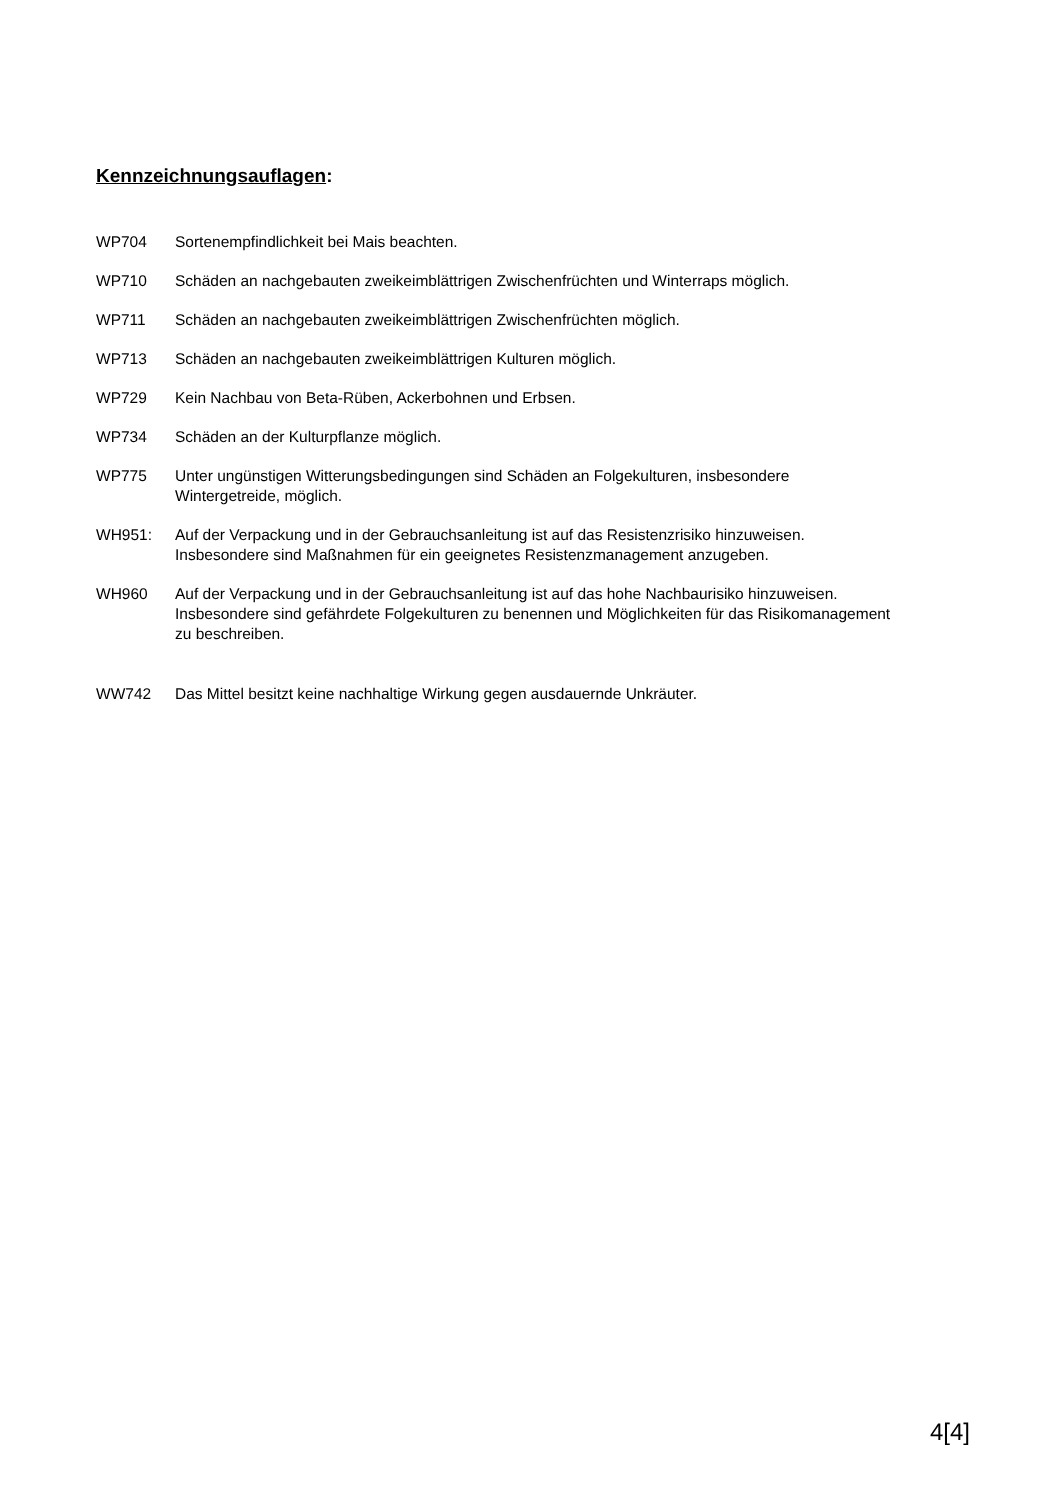Kennzeichnungsauflagen:
WP704 Sortenempfindlichkeit bei Mais beachten.
WP710 Schäden an nachgebauten zweikeimblättrigen Zwischenfrüchten und Winterraps möglich.
WP711 Schäden an nachgebauten zweikeimblättrigen Zwischenfrüchten möglich.
WP713 Schäden an nachgebauten zweikeimblättrigen Kulturen möglich.
WP729 Kein Nachbau von Beta-Rüben, Ackerbohnen und Erbsen.
WP734 Schäden an der Kulturpflanze möglich.
WP775 Unter ungünstigen Witterungsbedingungen sind Schäden an Folgekulturen, insbesondere Wintergetreide, möglich.
WH951: Auf der Verpackung und in der Gebrauchsanleitung ist auf das Resistenzrisiko hinzuweisen. Insbesondere sind Maßnahmen für ein geeignetes Resistenzmanagement anzugeben.
WH960 Auf der Verpackung und in der Gebrauchsanleitung ist auf das hohe Nachbaurisiko hinzuweisen. Insbesondere sind gefährdete Folgekulturen zu benennen und Möglichkeiten für das Risikomanagement zu beschreiben.
WW742 Das Mittel besitzt keine nachhaltige Wirkung gegen ausdauernde Unkräuter.
4[4]